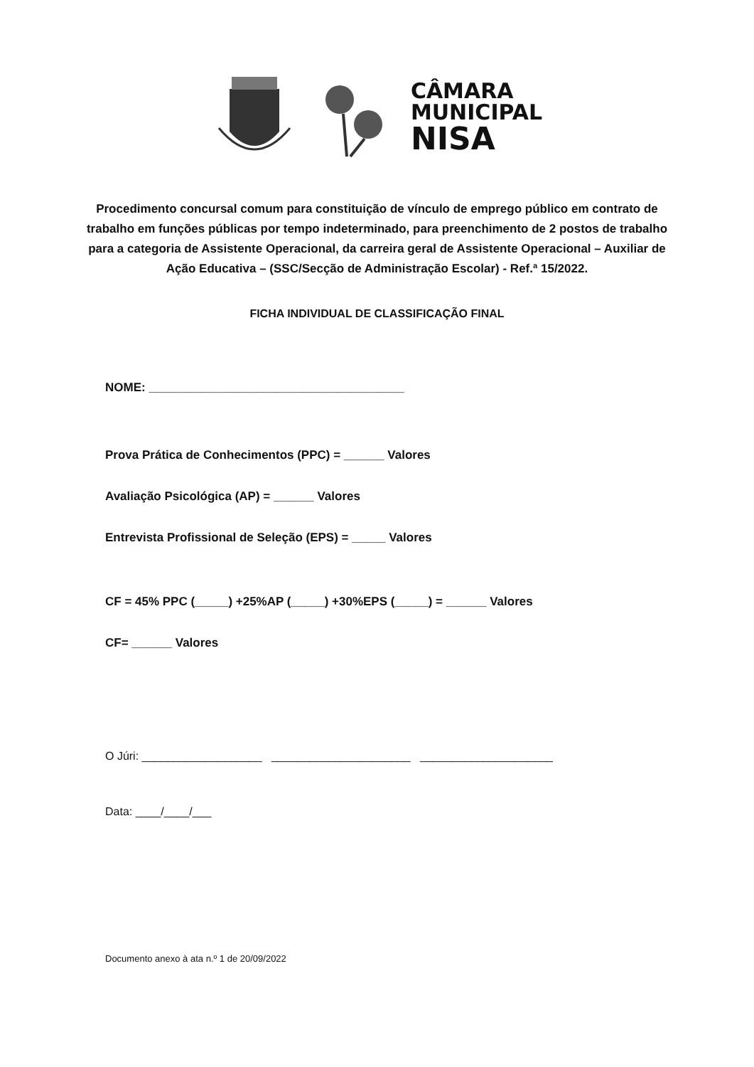CÂMARA
MUNICIPAL
NISA
Procedimento concursal comum para constituição de vínculo de emprego público em contrato de trabalho em funções públicas por tempo indeterminado, para preenchimento de 2 postos de trabalho para a categoria de Assistente Operacional, da carreira geral de Assistente Operacional – Auxiliar de Ação Educativa – (SSC/Secção de Administração Escolar) - Ref.ª 15/2022.
FICHA INDIVIDUAL DE CLASSIFICAÇÃO FINAL
NOME: ______________________________________
Prova Prática de Conhecimentos (PPC) = ______ Valores
Avaliação Psicológica (AP) = ______ Valores
Entrevista Profissional de Seleção (EPS) = _____ Valores
CF = 45% PPC (_____) +25%AP (_____) +30%EPS (_____) = ______ Valores
CF= ______ Valores
O Júri: ___________________ ______________________ _____________________
Data: ____/____/___
Documento anexo à ata n.º 1 de 20/09/2022